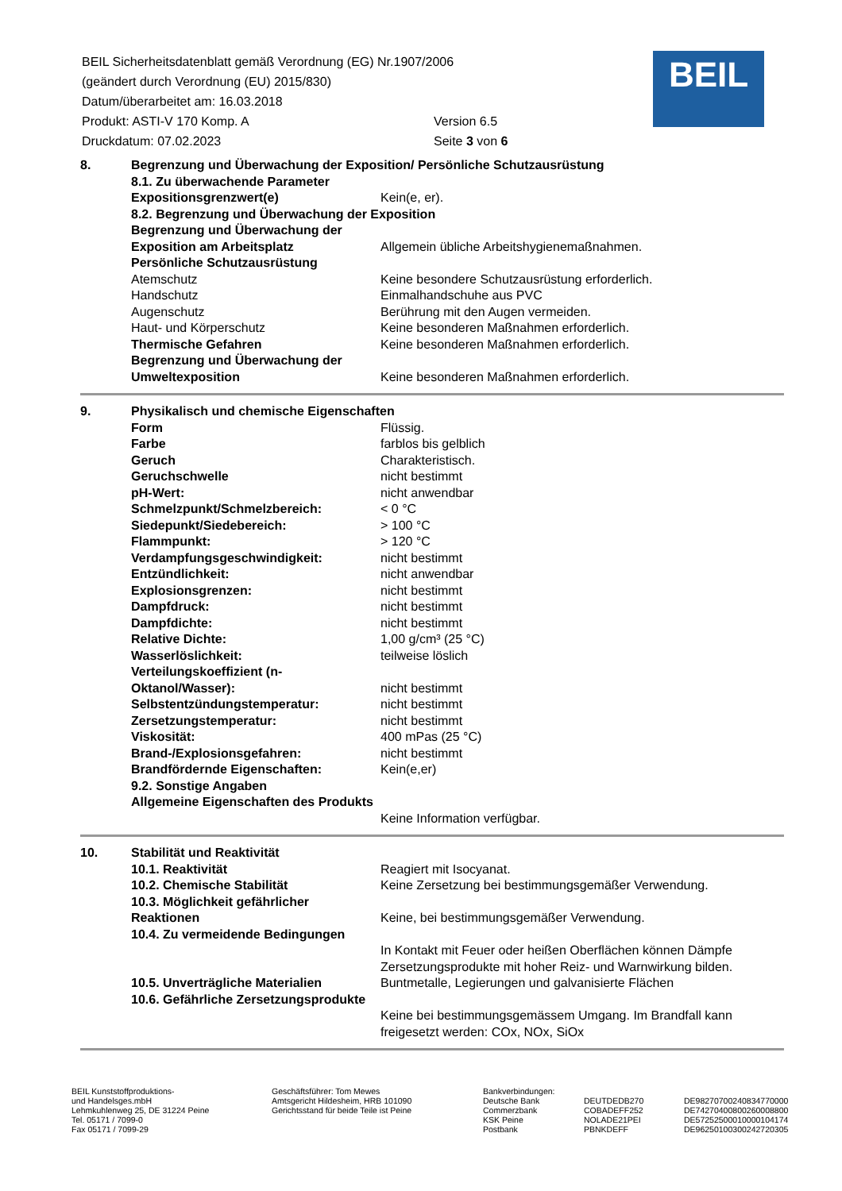| BEIL Sicherheitsdatenblatt gemäß Verordnung (EG) Nr.1907/2006 | |
| (geändert durch Verordnung (EU) 2015/830) | |
| Datum/überarbeitet am: 16.03.2018 | |
| Produkt: ASTI-V 170 Komp. A | Version 6.5 |
| Druckdatum: 07.02.2023 | Seite 3 von 6 |
BEIL
| 8. | Begrenzung und Überwachung der Exposition/ Persönliche Schutzausrüstung | |
| | 8.1. Zu überwachende Parameter | |
| | Expositionsgrenzwert(e) | Kein(e, er). |
| | 8.2. Begrenzung und Überwachung der Exposition | |
| | Begrenzung und Überwachung der Exposition am Arbeitsplatz | Allgemein übliche Arbeitshygienemaßnahmen. |
| | Persönliche Schutzausrüstung | |
| | Atemschutz | Keine besondere Schutzausrüstung erforderlich. |
| | Handschutz | Einmalhandschuhe aus PVC |
| | Augenschutz | Berührung mit den Augen vermeiden. |
| | Haut- und Körperschutz | Keine besonderen Maßnahmen erforderlich. |
| | Thermische Gefahren | Keine besonderen Maßnahmen erforderlich. |
| | Begrenzung und Überwachung der Umweltexposition | Keine besonderen Maßnahmen erforderlich. |
| 9. | Physikalisch und chemische Eigenschaften | |
| | Form | Flüssig. |
| | Farbe | farblos bis gelblich |
| | Geruch | Charakteristisch. |
| | Geruchschwelle | nicht bestimmt |
| | pH-Wert: | nicht anwendbar |
| | Schmelzpunkt/Schmelzbereich: | < 0 °C |
| | Siedepunkt/Siedebereich: | > 100 °C |
| | Flammpunkt: | > 120 °C |
| | Verdampfungsgeschwindigkeit: | nicht bestimmt |
| | Entzündlichkeit: | nicht anwendbar |
| | Explosionsgrenzen: | nicht bestimmt |
| | Dampfdruck: | nicht bestimmt |
| | Dampfdichte: | nicht bestimmt |
| | Relative Dichte: | 1,00 g/cm³ (25 °C) |
| | Wasserlöslichkeit: | teilweise löslich |
| | Verteilungskoeffizient (n-Oktanol/Wasser): | nicht bestimmt |
| | Selbstentzündungstemperatur: | nicht bestimmt |
| | Zersetzungstemperatur: | nicht bestimmt |
| | Viskosität: | 400 mPas (25 °C) |
| | Brand-/Explosionsgefahren: | nicht bestimmt |
| | Brandfördernde Eigenschaften: | Kein(e,er) |
| | 9.2. Sonstige Angaben | |
| | Allgemeine Eigenschaften des Produkts | Keine Information verfügbar. |
| 10. | Stabilität und Reaktivität | |
| | 10.1. Reaktivität | Reagiert mit Isocyanat. |
| | 10.2. Chemische Stabilität | Keine Zersetzung bei bestimmungsgemäßer Verwendung. |
| | 10.3. Möglichkeit gefährlicher Reaktionen | Keine, bei bestimmungsgemäßer Verwendung. |
| | 10.4. Zu vermeidende Bedingungen | In Kontakt mit Feuer oder heißen Oberflächen können Dämpfe Zersetzungsprodukte mit hoher Reiz- und Warnwirkung bilden. |
| | 10.5. Unverträgliche Materialien | Buntmetalle, Legierungen und galvanisierte Flächen |
| | 10.6. Gefährliche Zersetzungsprodukte | Keine bei bestimmungsgemässem Umgang. Im Brandfall kann freigesetzt werden: COx, NOx, SiOx |
BEIL Kunststoffproduktions-
und Handelsges.mbH
Lehmkuhlenweg 25, DE 31224 Peine
Tel. 05171 / 7099-0
Fax 05171 / 7099-29
Geschäftsführer: Tom Mewes
Amtsgericht Hildesheim, HRB 101090
Gerichtsstand für beide Teile ist Peine
Bankverbindungen:
Deutsche Bank
Commerzbank
KSK Peine
Postbank
DEUTDEDB270
COBADEFF252
NOLADE21PEI
PBNKDEFF
DE98270700240834770000
DE74270400800260008800
DE57252500010000104174
DE96250100300242720305